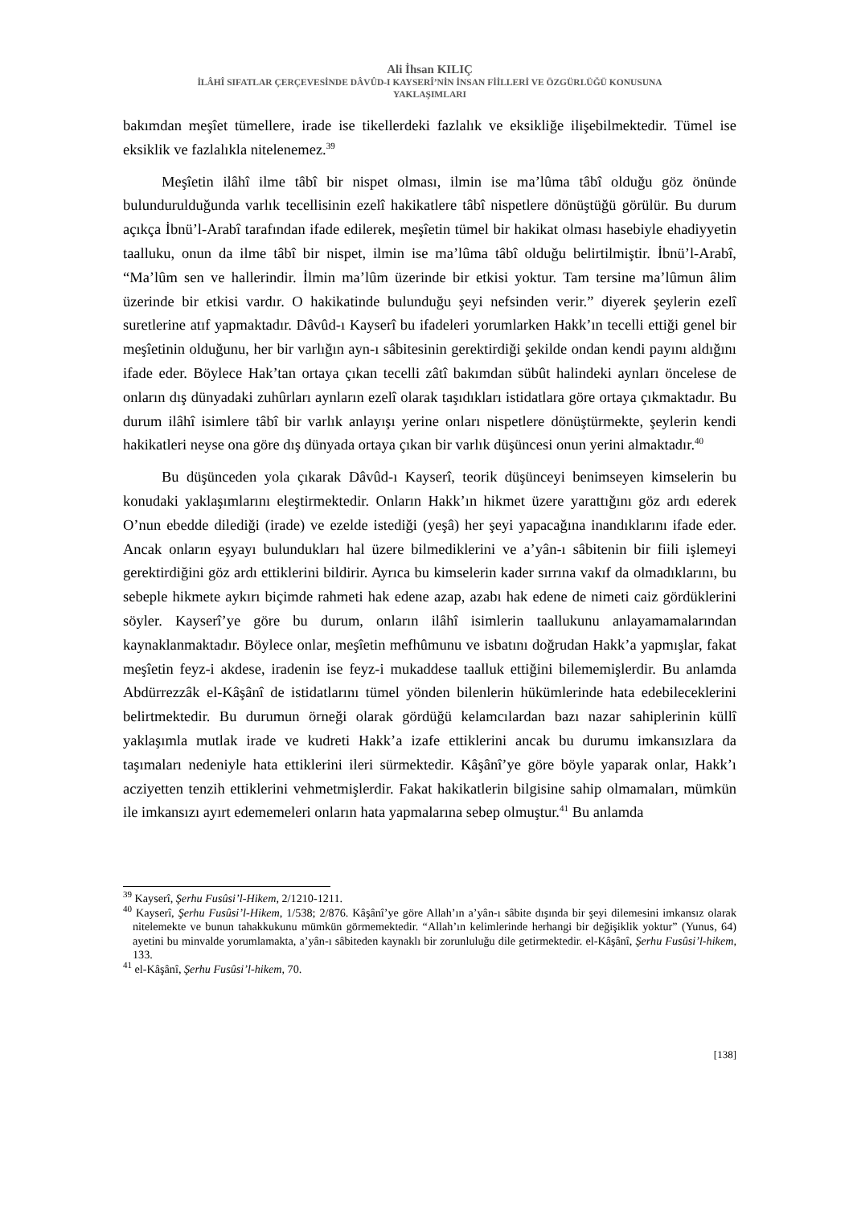Ali İhsan KILIÇ
İLÂHÎ SIFATLAR ÇERÇEVESİNDE DÂVÛD-I KAYSERÎ’NİN İNSAN FİİLLERİ VE ÖZGÜRLÜĞÜ KONUSUNA
YAKLAŞIMLARI
bakımdan meşîet tümellere, irade ise tikellerdeki fazlalık ve eksikliğe ilişebilmektedir. Tümel ise eksiklik ve fazlalıkla nitelenemez.<sup>39</sup>
Meşîetin ilâhî ilme tâbî bir nispet olması, ilmin ise ma’lûma tâbî olduğu göz önünde bulundurulduğunda varlık tecellisinin ezelî hakikatlere tâbî nispetlere dönüştüğü görülür. Bu durum açıkça İbnü’l-Arabî tarafından ifade edilerek, meşîetin tümel bir hakikat olması hasebiyle ehadiyyetin taalluku, onun da ilme tâbî bir nispet, ilmin ise ma’lûma tâbî olduğu belirtilmiştir. İbnü’l-Arabî, “Ma’lûm sen ve hallerindir. İlmin ma’lûm üzerinde bir etkisi yoktur. Tam tersine ma’lûmun âlim üzerinde bir etkisi vardır. O hakikatinde bulunduğu şeyi nefsinden verir.” diyerek şeylerin ezelî suretlerine atıf yapmaktadır. Dâvûd-ı Kayserî bu ifadeleri yorumlarken Hakk’ın tecelli ettiği genel bir meşîetinin olduğunu, her bir varlığın ayn-ı sâbitesinin gerektirdiği şekilde ondan kendi payını aldığını ifade eder. Böylece Hak’tan ortaya çıkan tecelli zâtî bakımdan sübût halindeki aynları öncelese de onların dış dünyadaki zuhûrları aynların ezelî olarak taşıdıkları istidatlara göre ortaya çıkmaktadır. Bu durum ilâhî isimlere tâbî bir varlık anlayışı yerine onları nispetlere dönüştürmekte, şeylerin kendi hakikatleri neyse ona göre dış dünyada ortaya çıkan bir varlık düşüncesi onun yerini almaktadır.<sup>40</sup>
Bu düşünceden yola çıkarak Dâvûd-ı Kayserî, teorik düşünceyi benimseyen kimselerin bu konudaki yaklaşımlarını eleştirmektedir. Onların Hakk’ın hikmet üzere yarattığını göz ardı ederek O’nun ebedde dilediği (irade) ve ezelde istediği (yeşâ) her şeyi yapacağına inandıklarını ifade eder. Ancak onların eşyayı bulundukları hal üzere bilmediklerini ve a’yân-ı sâbitenin bir fiili işlemeyi gerektirdiğini göz ardı ettiklerini bildirir. Ayrıca bu kimselerin kader sırrına vakıf da olmadıklarını, bu sebeple hikmete aykırı biçimde rahmeti hak edene azap, azabı hak edene de nimeti caiz gördüklerini söyler. Kayserî’ye göre bu durum, onların ilâhî isimlerin taallukunu anlayamamalarından kaynaklanmaktadır. Böylece onlar, meşîetin mefhûmunu ve isbatını doğrudan Hakk’a yapmışlar, fakat meşîetin feyz-i akdese, iradenin ise feyz-i mukaddese taalluk ettiğini bilememişlerdir. Bu anlamda Abdürrezzâk el-Kâşânî de istidatlarını tümel yönden bilenlerin hükümlerinde hata edebileceklerini belirtmektedir. Bu durumun örneği olarak gördüğü kelamcılardan bazı nazar sahiplerinin küllî yaklaşımla mutlak irade ve kudreti Hakk’a izafe ettiklerini ancak bu durumu imkansızlara da taşımaları nedeniyle hata ettiklerini ileri sürmektedir. Kâşânî’ye göre böyle yaparak onlar, Hakk’ı acziyetten tenzih ettiklerini vehmetmişlerdir. Fakat hakikatlerin bilgisine sahip olmamaları, mümkün ile imkansızı ayırt edememeleri onların hata yapmalarına sebep olmuştur.<sup>41</sup> Bu anlamda
<sup>39</sup> Kayserî, Şerhu Fusûsi’l-Hikem, 2/1210-1211.
<sup>40</sup> Kayserî, Şerhu Fusûsi’l-Hikem, 1/538; 2/876. Kâşânî’ye göre Allah’ın a’yân-ı sâbite dışında bir şeyi dilemesini imkansız olarak nitelemekte ve bunun tahakkukunu mümkün görmemektedir. “Allah’ın kelimlerinde herhangi bir değişiklik yoktur” (Yunus, 64) ayetini bu minvalde yorumlamakta, a’yân-ı sâbiteden kaynaklı bir zorunluluğu dile getirmektedir. el-Kâşânî, Şerhu Fusûsi’l-hikem, 133.
<sup>41</sup> el-Kâşânî, Şerhu Fusûsi’l-hikem, 70.
[138]